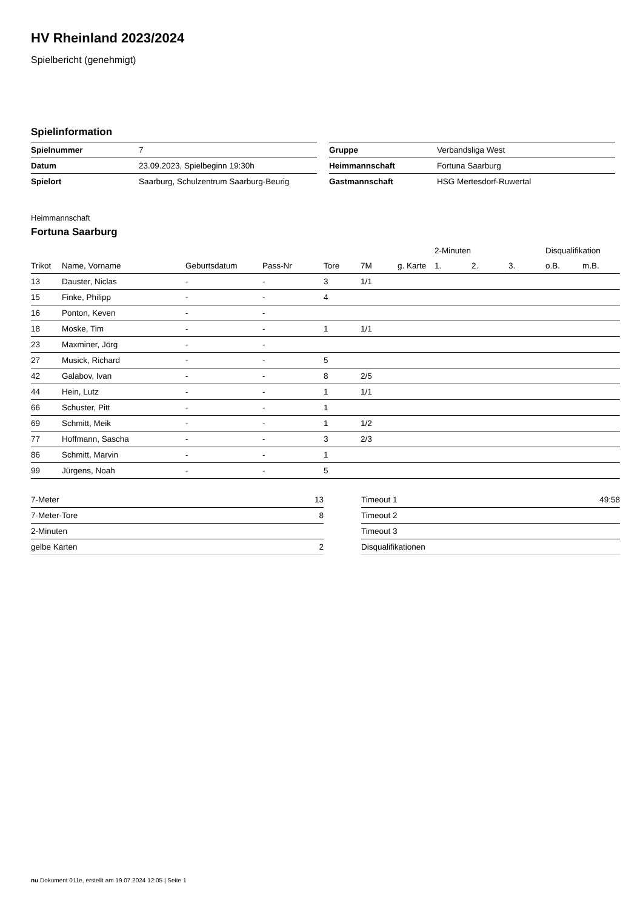HV Rheinland 2023/2024
Spielbericht (genehmigt)
Spielinformation
| Spielnummer | 7 |
| Datum | 23.09.2023, Spielbeginn 19:30h |
| Spielort | Saarburg, Schulzentrum Saarburg-Beurig |
| Gruppe | Verbandsliga West |
| Heimmannschaft | Fortuna Saarburg |
| Gastmannschaft | HSG Mertesdorf-Ruwertal |
Heimmannschaft
Fortuna Saarburg
| | | | | | | | 2-Minuten | | | Disqualifikation | |
| --- | --- | --- | --- | --- | --- | --- | --- | --- | --- | --- | --- |
| Trikot | Name, Vorname | Geburtsdatum | Pass-Nr | Tore | 7M | g. Karte | 1. | 2. | 3. | o.B. | m.B. |
| 13 | Dauster, Niclas | - | - | 3 | 1/1 | | | | | | |
| 15 | Finke, Philipp | - | - | 4 | | | | | | | |
| 16 | Ponton, Keven | - | - | | | | | | | | |
| 18 | Moske, Tim | - | - | 1 | 1/1 | | | | | | |
| 23 | Maxminer, Jörg | - | - | | | | | | | | |
| 27 | Musick, Richard | - | - | 5 | | | | | | | |
| 42 | Galabov, Ivan | - | - | 8 | 2/5 | | | | | | |
| 44 | Hein, Lutz | - | - | 1 | 1/1 | | | | | | |
| 66 | Schuster, Pitt | - | - | 1 | | | | | | | |
| 69 | Schmitt, Meik | - | - | 1 | 1/2 | | | | | | |
| 77 | Hoffmann, Sascha | - | - | 3 | 2/3 | | | | | | |
| 86 | Schmitt, Marvin | - | - | 1 | | | | | | | |
| 99 | Jürgens, Noah | - | - | 5 | | | | | | | |
| 7-Meter | 13 |
| 7-Meter-Tore | 8 |
| 2-Minuten | |
| gelbe Karten | 2 |
| Timeout 1 | 49:58 |
| Timeout 2 | |
| Timeout 3 | |
| Disqualifikationen | |
nu.Dokument 011e, erstellt am 19.07.2024 12:05 | Seite 1